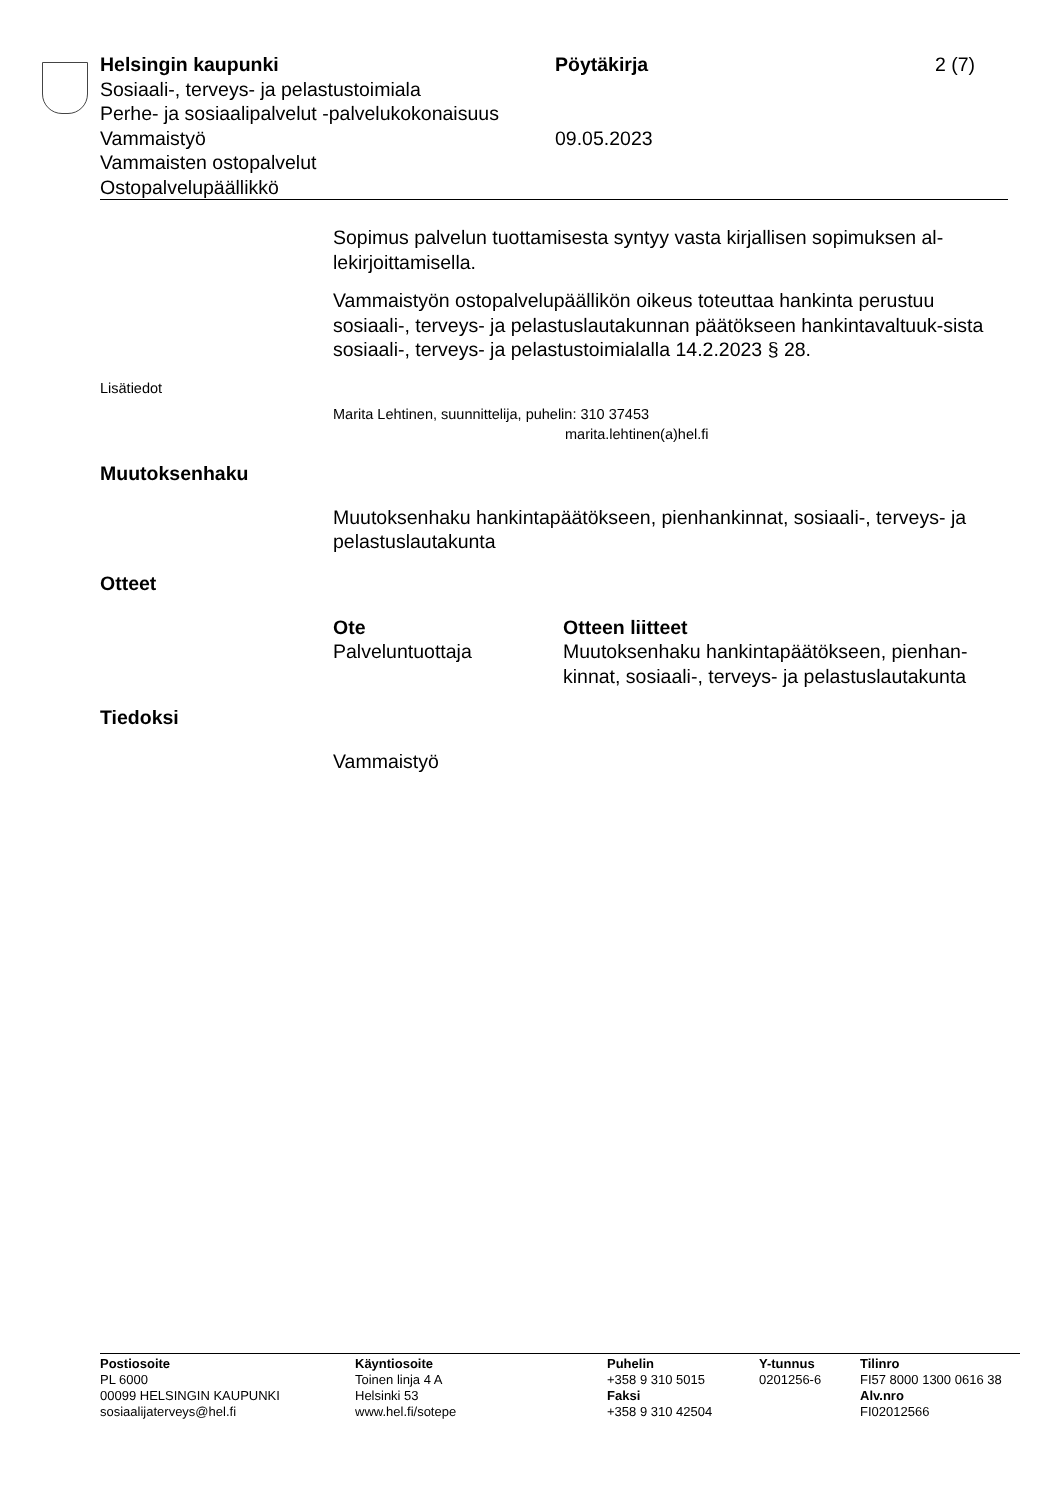Helsingin kaupunki Pöytäkirja 2 (7)
Sosiaali-, terveys- ja pelastustoimiala
Perhe- ja sosiaalipalvelut -palvelukokonaisuus
Vammaistyö 09.05.2023
Vammaisten ostopalvelut
Ostopalvelupäällikkö
Sopimus palvelun tuottamisesta syntyy vasta kirjallisen sopimuksen al-lekirjoittamisella.
Vammaistyön ostopalvelupäällikön oikeus toteuttaa hankinta perustuu sosiaali-, terveys- ja pelastuslautakunnan päätökseen hankintavaltuuk-sista sosiaali-, terveys- ja pelastustoimialalla 14.2.2023 § 28.
Lisätiedot
Marita Lehtinen, suunnittelija, puhelin: 310 37453
marita.lehtinen(a)hel.fi
Muutoksenhaku
Muutoksenhaku hankintapäätökseen, pienhankinnat, sosiaali-, terveys- ja pelastuslautakunta
Otteet
Ote
Palveluntuottaja
Otteen liitteet
Muutoksenhaku hankintapäätökseen, pienhan-kinnat, sosiaali-, terveys- ja pelastuslautakunta
Tiedoksi
Vammaistyö
Postiosoite
PL 6000
00099 HELSINGIN KAUPUNKI
sosiaalijaterveys@hel.fi
Käyntiosoite
Toinen linja 4 A
Helsinki 53
www.hel.fi/sotepe
Puhelin
+358 9 310 5015
Faksi
+358 9 310 42504
Y-tunnus
0201256-6
Tilinro
FI57 8000 1300 0616 38
Alv.nro
FI02012566